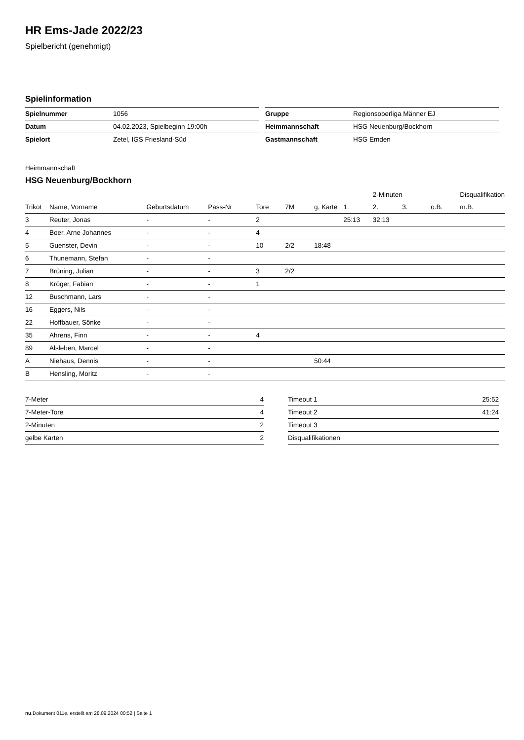HR Ems-Jade 2022/23
Spielbericht (genehmigt)
Spielinformation
| Spielnummer | 1056 |
| Datum | 04.02.2023, Spielbeginn 19:00h |
| Spielort | Zetel, IGS Friesland-Süd |
| Gruppe | Regionsoberliga Männer EJ |
| Heimmannschaft | HSG Neuenburg/Bockhorn |
| Gastmannschaft | HSG Emden |
Heimmannschaft
HSG Neuenburg/Bockhorn
| | | | | | | | | 2-Minuten | | | Disqualifikation |
| --- | --- | --- | --- | --- | --- | --- | --- | --- | --- | --- | --- |
| Trikot | Name, Vorname | Geburtsdatum | Pass-Nr | Tore | 7M | g. Karte | 1. | 2. | 3. | o.B. | m.B. |
| 3 | Reuter, Jonas | - | - | 2 | | | 25:13 | 32:13 | | | |
| 4 | Boer, Arne Johannes | - | - | 4 | | | | | | | |
| 5 | Guenster, Devin | - | - | 10 | 2/2 | 18:48 | | | | | |
| 6 | Thunemann, Stefan | - | - | | | | | | | | |
| 7 | Brüning, Julian | - | - | 3 | 2/2 | | | | | | |
| 8 | Kröger, Fabian | - | - | 1 | | | | | | | |
| 12 | Buschmann, Lars | - | - | | | | | | | | |
| 16 | Eggers, Nils | - | - | | | | | | | | |
| 22 | Hoffbauer, Sönke | - | - | | | | | | | | |
| 35 | Ahrens, Finn | - | - | 4 | | | | | | | |
| 89 | Alsleben, Marcel | - | - | | | | | | | | |
| A | Niehaus, Dennis | - | - | | | 50:44 | | | | | |
| B | Hensling, Moritz | - | - | | | | | | | | |
| 7-Meter | 4 |
| 7-Meter-Tore | 4 |
| 2-Minuten | 2 |
| gelbe Karten | 2 |
| Timeout 1 | 25:52 |
| Timeout 2 | 41:24 |
| Timeout 3 | |
| Disqualifikationen | |
nu.Dokument 011e, erstellt am 28.09.2024 00:52 | Seite 1